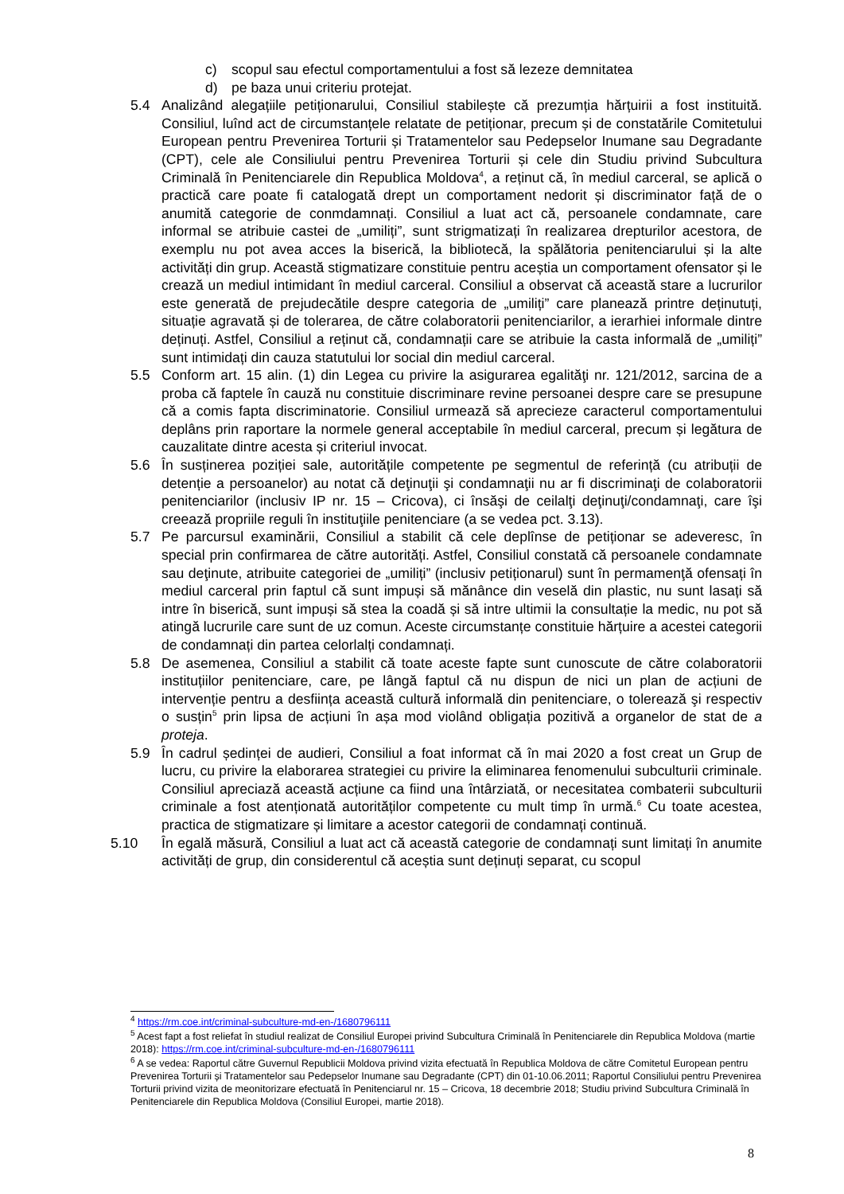c) scopul sau efectul comportamentului a fost să lezeze demnitatea
d) pe baza unui criteriu protejat.
5.4 Analizând alegațiile petiționarului, Consiliul stabilește că prezumția hărțuirii a fost instituită. Consiliul, luînd act de circumstanțele relatate de petiționar, precum și de constatările Comitetului European pentru Prevenirea Torturii și Tratamentelor sau Pedepselor Inumane sau Degradante (CPT), cele ale Consiliului pentru Prevenirea Torturii și cele din Studiu privind Subcultura Criminală în Penitenciarele din Republica Moldova<sup>4</sup>, a reținut că, în mediul carceral, se aplică o practică care poate fi catalogată drept un comportament nedorit și discriminator față de o anumită categorie de conmdamnați. Consiliul a luat act că, persoanele condamnate, care informal se atribuie castei de „umiliți”, sunt strigmatizați în realizarea drepturilor acestora, de exemplu nu pot avea acces la biserică, la bibliotecă, la spălătoria penitenciarului și la alte activități din grup. Această stigmatizare constituie pentru aceștia un comportament ofensator și le crează un mediul intimidant în mediul carceral. Consiliul a observat că această stare a lucrurilor este generată de prejudecătile despre categoria de „umiliți” care planează printre deținutuți, situație agravată și de tolerarea, de către colaboratorii penitenciarilor, a ierarhiei informale dintre deținuți. Astfel, Consiliul a reținut că, condamnații care se atribuie la casta informală de „umiliți” sunt intimidați din cauza statutului lor social din mediul carceral.
5.5 Conform art. 15 alin. (1) din Legea cu privire la asigurarea egalităţi nr. 121/2012, sarcina de a proba că faptele în cauză nu constituie discriminare revine persoanei despre care se presupune că a comis fapta discriminatorie. Consiliul urmează să aprecieze caracterul comportamentului deplâns prin raportare la normele general acceptabile în mediul carceral, precum și legătura de cauzalitate dintre acesta și criteriul invocat.
5.6 În susținerea poziției sale, autoritățile competente pe segmentul de referință (cu atribuții de detenție a persoanelor) au notat că deţinuţii şi condamnaţii nu ar fi discriminaţi de colaboratorii penitenciarilor (inclusiv IP nr. 15 – Cricova), ci însăşi de ceilalţi deţinuţi/condamnaţi, care îşi creează propriile reguli în instituţiile penitenciare (a se vedea pct. 3.13).
5.7 Pe parcursul examinării, Consiliul a stabilit că cele deplînse de petiționar se adeveresc, în special prin confirmarea de către autorități. Astfel, Consiliul constată că persoanele condamnate sau deţinute, atribuite categoriei de „umiliți” (inclusiv petiționarul) sunt în permamenţă ofensați în mediul carceral prin faptul că sunt impuși să mănânce din veselă din plastic, nu sunt lasați să intre în biserică, sunt impuși să stea la coadă și să intre ultimii la consultație la medic, nu pot să atingă lucrurile care sunt de uz comun. Aceste circumstanțe constituie hărțuire a acestei categorii de condamnați din partea celorlalți condamnați.
5.8 De asemenea, Consiliul a stabilit că toate aceste fapte sunt cunoscute de către colaboratorii instituțiilor penitenciare, care, pe lângă faptul că nu dispun de nici un plan de acțiuni de intervenție pentru a desființa această cultură informală din penitenciare, o tolerează şi respectiv o susțin<sup>5</sup> prin lipsa de acțiuni în așa mod violând obligația pozitivă a organelor de stat de a proteja.
5.9 În cadrul ședinței de audieri, Consiliul a foat informat că în mai 2020 a fost creat un Grup de lucru, cu privire la elaborarea strategiei cu privire la eliminarea fenomenului subculturii criminale. Consiliul apreciază această acțiune ca fiind una întârziată, or necesitatea combaterii subculturii criminale a fost atenționată autorităților competente cu mult timp în urmă.<sup>6</sup> Cu toate acestea, practica de stigmatizare și limitare a acestor categorii de condamnați continuă.
5.10 În egală măsură, Consiliul a luat act că această categorie de condamnați sunt limitați în anumite activități de grup, din considerentul că aceștia sunt deținuți separat, cu scopul
<sup>4</sup> https://rm.coe.int/criminal-subculture-md-en-/1680796111
<sup>5</sup> Acest fapt a fost reliefat în studiul realizat de Consiliul Europei privind Subcultura Criminală în Penitenciarele din Republica Moldova (martie 2018): https://rm.coe.int/criminal-subculture-md-en-/1680796111
<sup>6</sup> A se vedea: Raportul către Guvernul Republicii Moldova privind vizita efectuată în Republica Moldova de către Comitetul European pentru Prevenirea Torturii și Tratamentelor sau Pedepselor Inumane sau Degradante (CPT) din 01-10.06.2011; Raportul Consiliului pentru Prevenirea Torturii privind vizita de meonitorizare efectuată în Penitenciarul nr. 15 – Cricova, 18 decembrie 2018; Studiu privind Subcultura Criminală în Penitenciarele din Republica Moldova (Consiliul Europei, martie 2018).
8